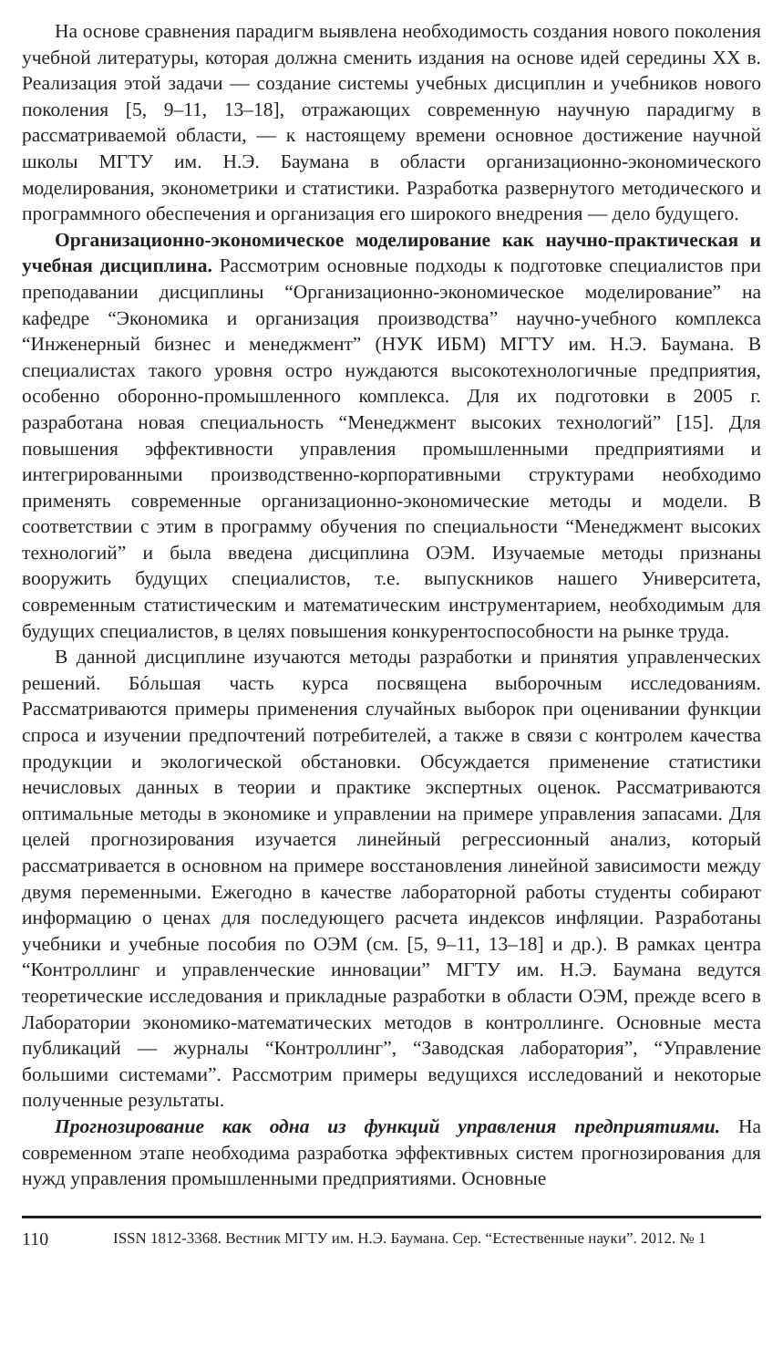На основе сравнения парадигм выявлена необходимость создания нового поколения учебной литературы, которая должна сменить издания на основе идей середины XX в. Реализация этой задачи — создание системы учебных дисциплин и учебников нового поколения [5, 9–11, 13–18], отражающих современную научную парадигму в рассматриваемой области, — к настоящему времени основное достижение научной школы МГТУ им. Н.Э. Баумана в области организационно-экономического моделирования, эконометрики и статистики. Разработка развернутого методического и программного обеспечения и организация его широкого внедрения — дело будущего.
Организационно-экономическое моделирование как научно-практическая и учебная дисциплина. Рассмотрим основные подходы к подготовке специалистов при преподавании дисциплины “Организационно-экономическое моделирование” на кафедре “Экономика и организация производства” научно-учебного комплекса “Инженерный бизнес и менеджмент” (НУК ИБМ) МГТУ им. Н.Э. Баумана. В специалистах такого уровня остро нуждаются высокотехнологичные предприятия, особенно оборонно-промышленного комплекса. Для их подготовки в 2005 г. разработана новая специальность “Менеджмент высоких технологий” [15]. Для повышения эффективности управления промышленными предприятиями и интегрированными производственно-корпоративными структурами необходимо применять современные организационно-экономические методы и модели. В соответствии с этим в программу обучения по специальности “Менеджмент высоких технологий” и была введена дисциплина ОЭМ. Изучаемые методы признаны вооружить будущих специалистов, т.е. выпускников нашего Университета, современным статистическим и математическим инструментарием, необходимым для будущих специалистов, в целях повышения конкурентоспособности на рынке труда.
В данной дисциплине изучаются методы разработки и принятия управленческих решений. Бóльшая часть курса посвящена выборочным исследованиям. Рассматриваются примеры применения случайных выборок при оценивании функции спроса и изучении предпочтений потребителей, а также в связи с контролем качества продукции и экологической обстановки. Обсуждается применение статистики нечисловых данных в теории и практике экспертных оценок. Рассматриваются оптимальные методы в экономике и управлении на примере управления запасами. Для целей прогнозирования изучается линейный регрессионный анализ, который рассматривается в основном на примере восстановления линейной зависимости между двумя переменными. Ежегодно в качестве лабораторной работы студенты собирают информацию о ценах для последующего расчета индексов инфляции. Разработаны учебники и учебные пособия по ОЭМ (см. [5, 9–11, 13–18] и др.). В рамках центра “Контроллинг и управленческие инновации” МГТУ им. Н.Э. Баумана ведутся теоретические исследования и прикладные разработки в области ОЭМ, прежде всего в Лаборатории экономико-математических методов в контроллинге. Основные места публикаций — журналы “Контроллинг”, “Заводская лаборатория”, “Управление большими системами”. Рассмотрим примеры ведущихся исследований и некоторые полученные результаты.
Прогнозирование как одна из функций управления предприятиями. На современном этапе необходима разработка эффективных систем прогнозирования для нужд управления промышленными предприятиями. Основные
110 ISSN 1812-3368. Вестник МГТУ им. Н.Э. Баумана. Сер. “Естественные науки”. 2012. № 1